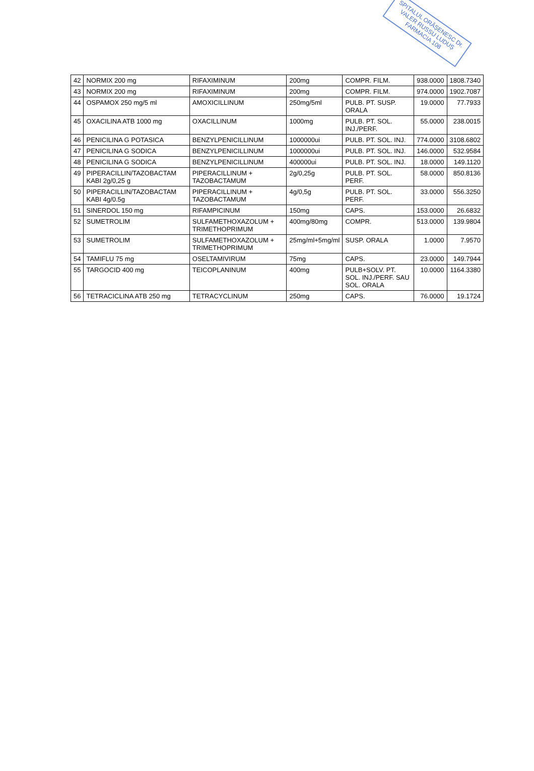SPITALUL ORĂȘENESC Dr. VALER RUSSU LUDUȘ
FARMACIA 108
| 42 | NORMIX 200 mg | RIFAXIMINUM | 200mg | COMPR. FILM. | 938.0000 | 1808.7340 |
| 43 | NORMIX 200 mg | RIFAXIMINUM | 200mg | COMPR. FILM. | 974.0000 | 1902.7087 |
| 44 | OSPAMOX 250 mg/5 ml | AMOXICILLINUM | 250mg/5ml | PULB. PT. SUSP. ORALA | 19.0000 | 77.7933 |
| 45 | OXACILINA ATB 1000 mg | OXACILLINUM | 1000mg | PULB. PT. SOL. INJ./PERF. | 55.0000 | 238.0015 |
| 46 | PENICILINA G POTASICA | BENZYLPENICILLINUM | 1000000ui | PULB. PT. SOL. INJ. | 774.0000 | 3108.6802 |
| 47 | PENICILINA G SODICA | BENZYLPENICILLINUM | 1000000ui | PULB. PT. SOL. INJ. | 146.0000 | 532.9584 |
| 48 | PENICILINA G SODICA | BENZYLPENICILLINUM | 400000ui | PULB. PT. SOL. INJ. | 18.0000 | 149.1120 |
| 49 | PIPERACILLIN/TAZOBACTAM KABI 2g/0,25 g | PIPERACILLINUM + TAZOBACTAMUM | 2g/0,25g | PULB. PT. SOL. PERF. | 58.0000 | 850.8136 |
| 50 | PIPERACILLIN/TAZOBACTAM KABI 4g/0.5g | PIPERACILLINUM + TAZOBACTAMUM | 4g/0,5g | PULB. PT. SOL. PERF. | 33.0000 | 556.3250 |
| 51 | SINERDOL 150 mg | RIFAMPICINUM | 150mg | CAPS. | 153.0000 | 26.6832 |
| 52 | SUMETROLIM | SULFAMETHOXAZOLUM + TRIMETHOPRIMUM | 400mg/80mg | COMPR. | 513.0000 | 139.9804 |
| 53 | SUMETROLIM | SULFAMETHOXAZOLUM + TRIMETHOPRIMUM | 25mg/ml+5mg/ml | SUSP. ORALA | 1.0000 | 7.9570 |
| 54 | TAMIFLU 75 mg | OSELTAMIVIRUM | 75mg | CAPS. | 23.0000 | 149.7944 |
| 55 | TARGOCID 400 mg | TEICOPLANINUM | 400mg | PULB+SOLV. PT. SOL. INJ./PERF. SAU SOL. ORALA | 10.0000 | 1164.3380 |
| 56 | TETRACICLINA ATB 250 mg | TETRACYCLINUM | 250mg | CAPS. | 76.0000 | 19.1724 |